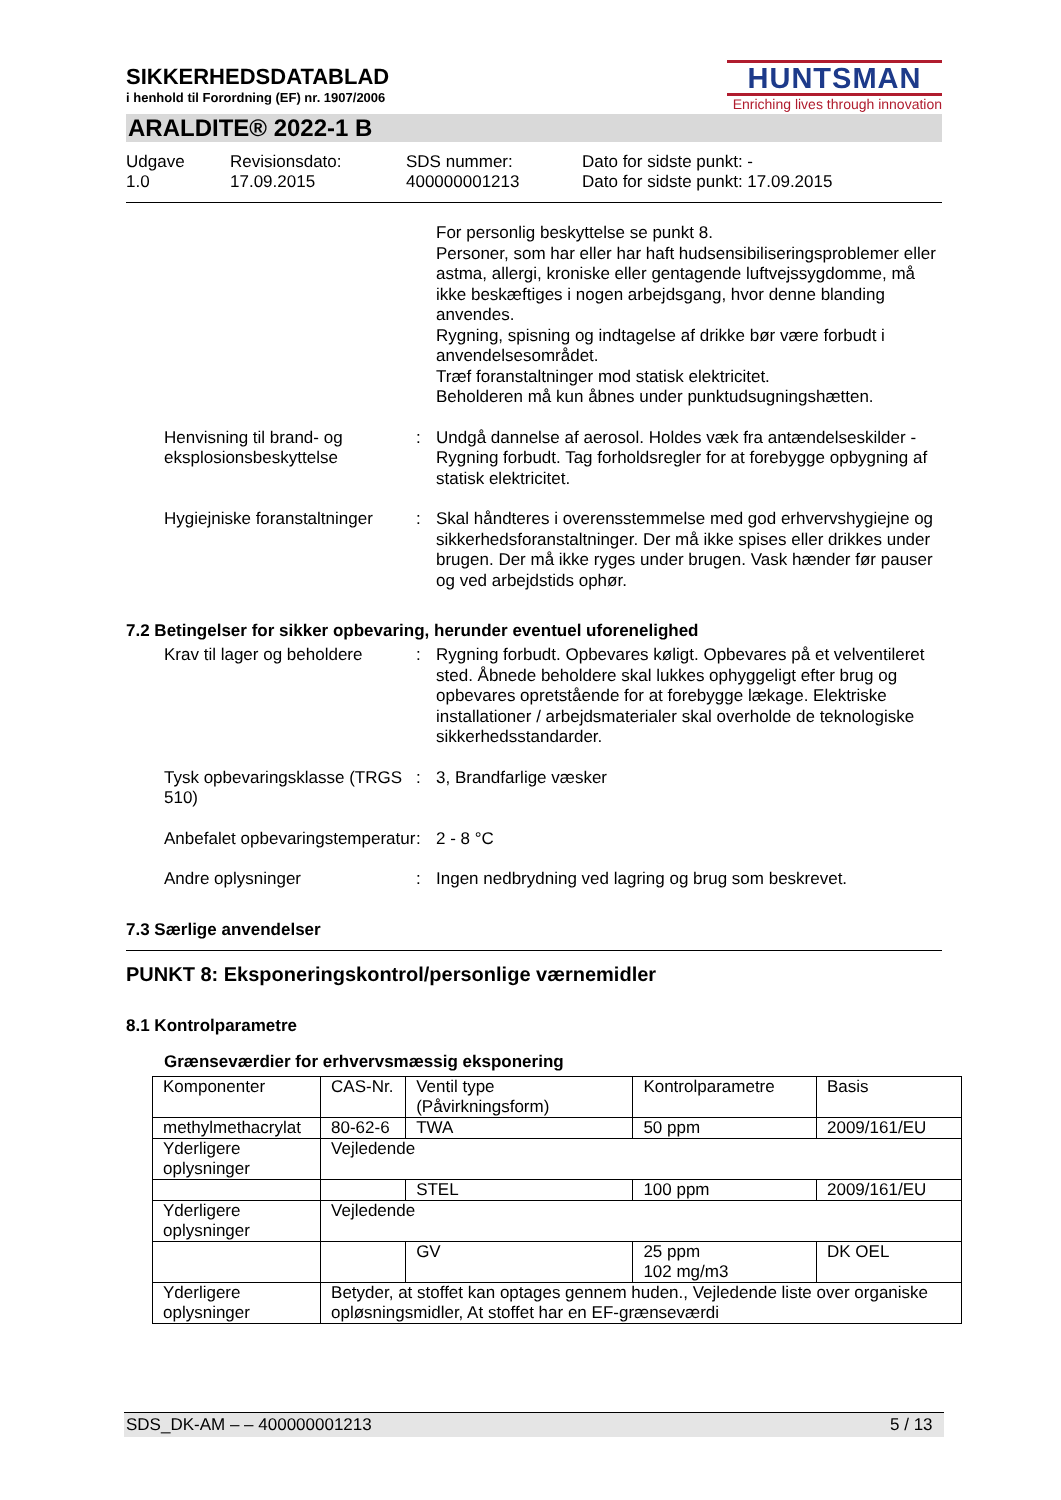SIKKERHEDSDATABLAD
i henhold til Forordning (EF) nr. 1907/2006
HUNTSMAN
Enriching lives through innovation
ARALDITE® 2022-1 B
Udgave
1.0
Revisionsdato:
17.09.2015
SDS nummer:
400000001213
Dato for sidste punkt: -
Dato for sidste punkt: 17.09.2015
For personlig beskyttelse se punkt 8.
Personer, som har eller har haft hudsensibiliseringsproblemer eller astma, allergi, kroniske eller gentagende luftvejssygdomme, må ikke beskæftiges i nogen arbejdsgang, hvor denne blanding anvendes.
Rygning, spisning og indtagelse af drikke bør være forbudt i anvendelsesområdet.
Træf foranstaltninger mod statisk elektricitet.
Beholderen må kun åbnes under punktudsugningshætten.
Henvisning til brand- og eksplosionsbeskyttelse
: Undgå dannelse af aerosol. Holdes væk fra antændelseskilder - Rygning forbudt. Tag forholdsregler for at forebygge opbygning af statisk elektricitet.
Hygiejniske foranstaltninger
: Skal håndteres i overensstemmelse med god erhvervshygiejne og sikkerhedsforanstaltninger. Der må ikke spises eller drikkes under brugen. Der må ikke ryges under brugen. Vask hænder før pauser og ved arbejdstids ophør.
7.2 Betingelser for sikker opbevaring, herunder eventuel uforenelighed
Krav til lager og beholdere
: Rygning forbudt. Opbevares køligt. Opbevares på et velventileret sted. Åbnede beholdere skal lukkes ophyggeligt efter brug og opbevares opretstående for at forebygge lækage. Elektriske installationer / arbejdsmaterialer skal overholde de teknologiske sikkerhedsstandarder.
Tysk opbevaringsklasse (TRGS 510)
: 3, Brandfarlige væsker
Anbefalet opbevaringstemperatur
: 2 - 8 °C
Andre oplysninger : Ingen nedbrydning ved lagring og brug som beskrevet.
7.3 Særlige anvendelser
PUNKT 8: Eksponeringskontrol/personlige værnemidler
8.1 Kontrolparametre
Grænseværdier for erhvervsmæssig eksponering
| Komponenter | CAS-Nr. | Ventil type (Påvirkningsform) | Kontrolparametre | Basis |
| methylmethacrylat | 80-62-6 | TWA | 50 ppm | 2009/161/EU |
| Yderligere oplysninger | Vejledende | | | |
| | | STEL | 100 ppm | 2009/161/EU |
| Yderligere oplysninger | Vejledende | | | |
| | | GV | 25 ppm 102 mg/m3 | DK OEL |
| Yderligere oplysninger | Betyder, at stoffet kan optages gennem huden., Vejledende liste over organiske opløsningsmidler, At stoffet har en EF-grænseværdi | | | |
SDS_DK-AM – – 400000001213 5 / 13